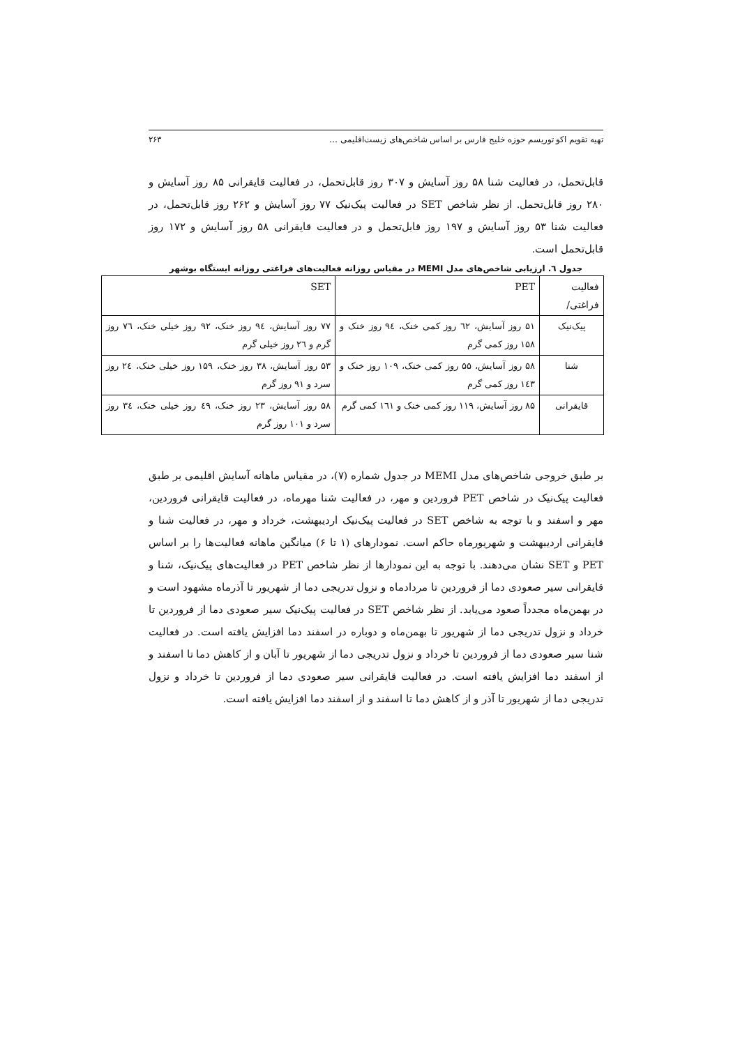تهیه تقویم اکو توریسم حوزه خلیج فارس بر اساس شاخص‌های زیست‌اقلیمی … ۲۶۳
قابل‌تحمل، در فعالیت شنا ۵۸ روز آسایش و ۳۰۷ روز قابل‌تحمل، در فعالیت قایقرانی ۸۵ روز آسایش و ۲۸۰ روز قابل‌تحمل. از نظر شاخص SET در فعالیت پیک‌نیک ۷۷ روز آسایش و ۲۶۲ روز قابل‌تحمل، در فعالیت شنا ۵۳ روز آسایش و ۱۹۷ روز قابل‌تحمل و در فعالیت قایقرانی ۵۸ روز آسایش و ۱۷۲ روز قابل‌تحمل است.
جدول ٦. ارزیابی شاخص‌های مدل MEMI در مقیاس روزانه فعالیت‌های فراغتی روزانه ایستگاه بوشهر
| فعالیت فراغتی/ | PET | SET |
| --- | --- | --- |
| پیک‌نیک | ۵۱ روز آسایش، ٦٢ روز کمی خنک، ۹٤ روز خنک و ۱۵۸ روز کمی گرم | ۷۷ روز آسایش، ۹٤ روز خنک، ۹۲ روز خیلی خنک، ۷٦ روز گرم و ٢٦ روز خیلی گرم |
| شنا | ۵۸ روز آسایش، ۵۵ روز کمی خنک، ۱۰۹ روز خنک و ۱٤۳ روز کمی گرم | ۵۳ روز آسایش، ۳۸ روز خنک، ۱۵۹ روز خیلی خنک، ۲٤ روز سرد و ۹۱ روز گرم |
| قایقرانی | ۸۵ روز آسایش، ۱۱۹ روز کمی خنک و ۱٦۱ کمی گرم | ۵۸ روز آسایش، ۲۳ روز خنک، ٤۹ روز خیلی خنک، ۳٤ روز سرد و ۱۰۱ روز گرم |
بر طبق خروجی شاخص‌های مدل MEMI در جدول شماره (۷)، در مقیاس ماهانه آسایش اقلیمی بر طبق فعالیت پیک‌نیک در شاخص PET فروردین و مهر، در فعالیت شنا مهرماه، در فعالیت قایقرانی فروردین، مهر و اسفند و با توجه به شاخص SET در فعالیت پیک‌نیک اردیبهشت، خرداد و مهر، در فعالیت شنا و قایقرانی اردیبهشت و شهریورماه حاکم است. نمودارهای (۱ تا ۶) میانگین ماهانه فعالیت‌ها را بر اساس PET و SET نشان می‌دهند. با توجه به این نمودارها از نظر شاخص PET در فعالیت‌های پیک‌نیک، شنا و قایقرانی سیر صعودی دما از فروردین تا مردادماه و نزول تدریجی دما از شهریور تا آذرماه مشهود است و در بهمن‌ماه مجدداً صعود می‌یابد. از نظر شاخص SET در فعالیت پیک‌نیک سیر صعودی دما از فروردین تا خرداد و نزول تدریجی دما از شهریور تا بهمن‌ماه و دوباره در اسفند دما افزایش یافته است. در فعالیت شنا سیر صعودی دما از فروردین تا خرداد و نزول تدریجی دما از شهریور تا آبان و از کاهش دما تا اسفند و از اسفند دما افزایش یافته است. در فعالیت قایقرانی سیر صعودی دما از فروردین تا خرداد و نزول تدریجی دما از شهریور تا آذر و از کاهش دما تا اسفند و از اسفند دما افزایش یافته است.